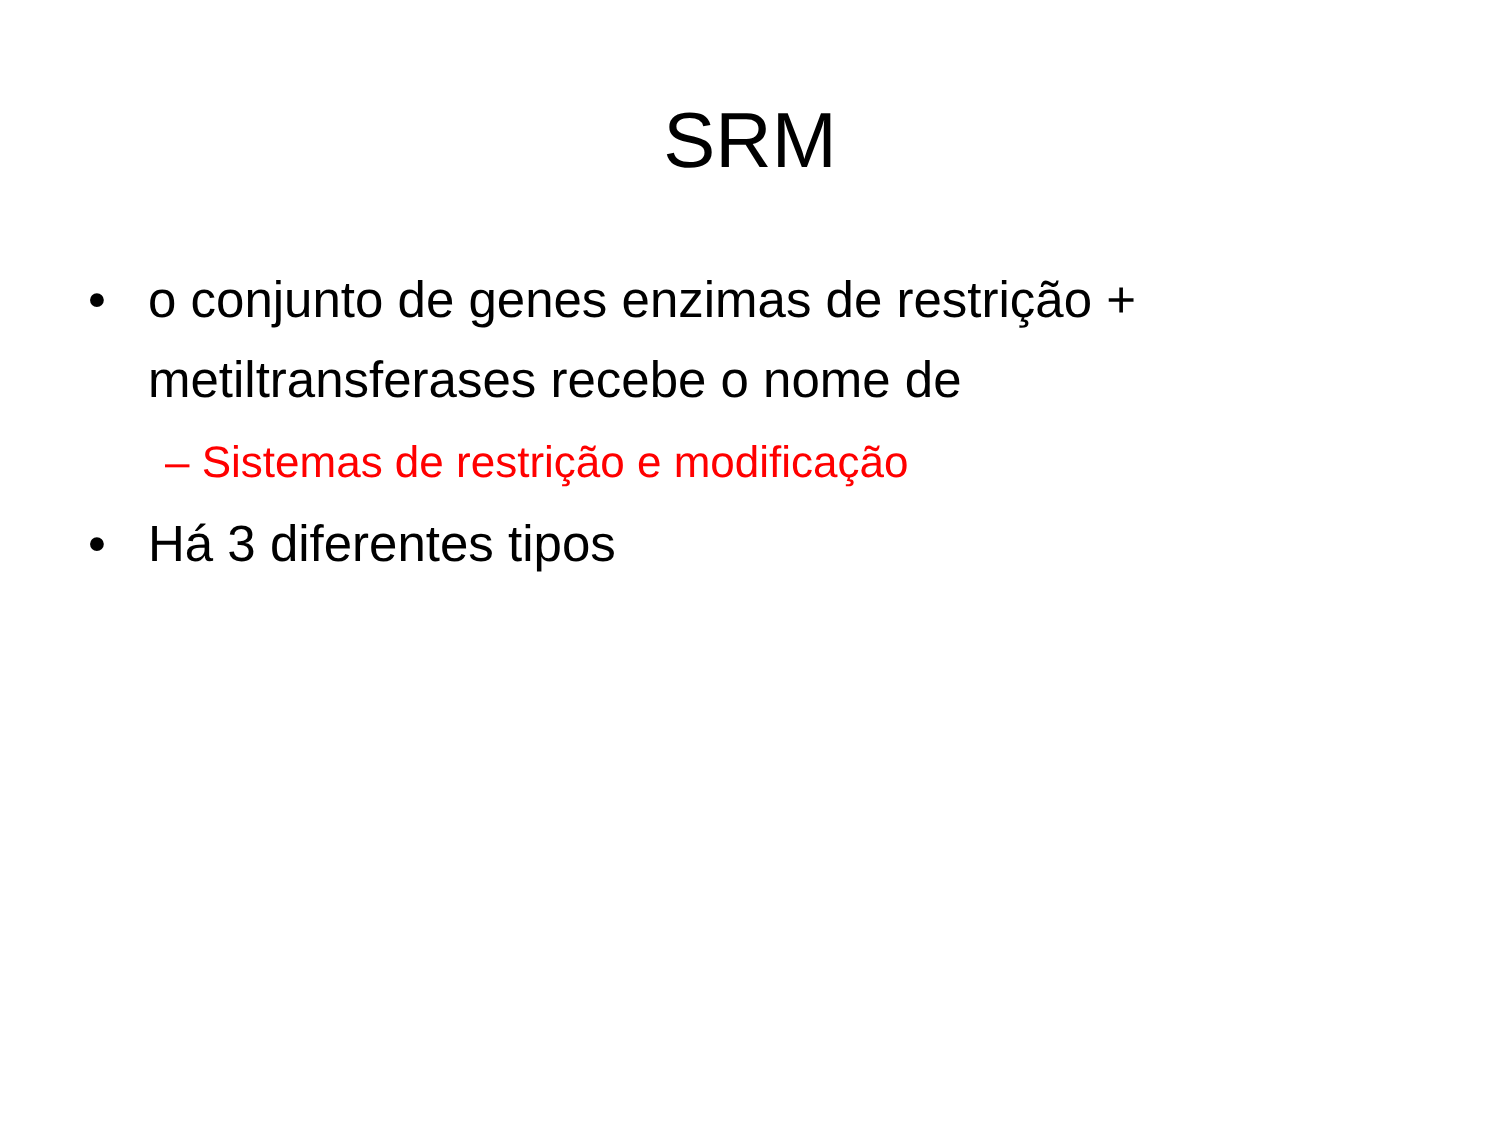SRM
• o conjunto de genes enzimas de restrição + metiltransferases recebe o nome de
– Sistemas de restrição e modificação
• Há 3 diferentes tipos